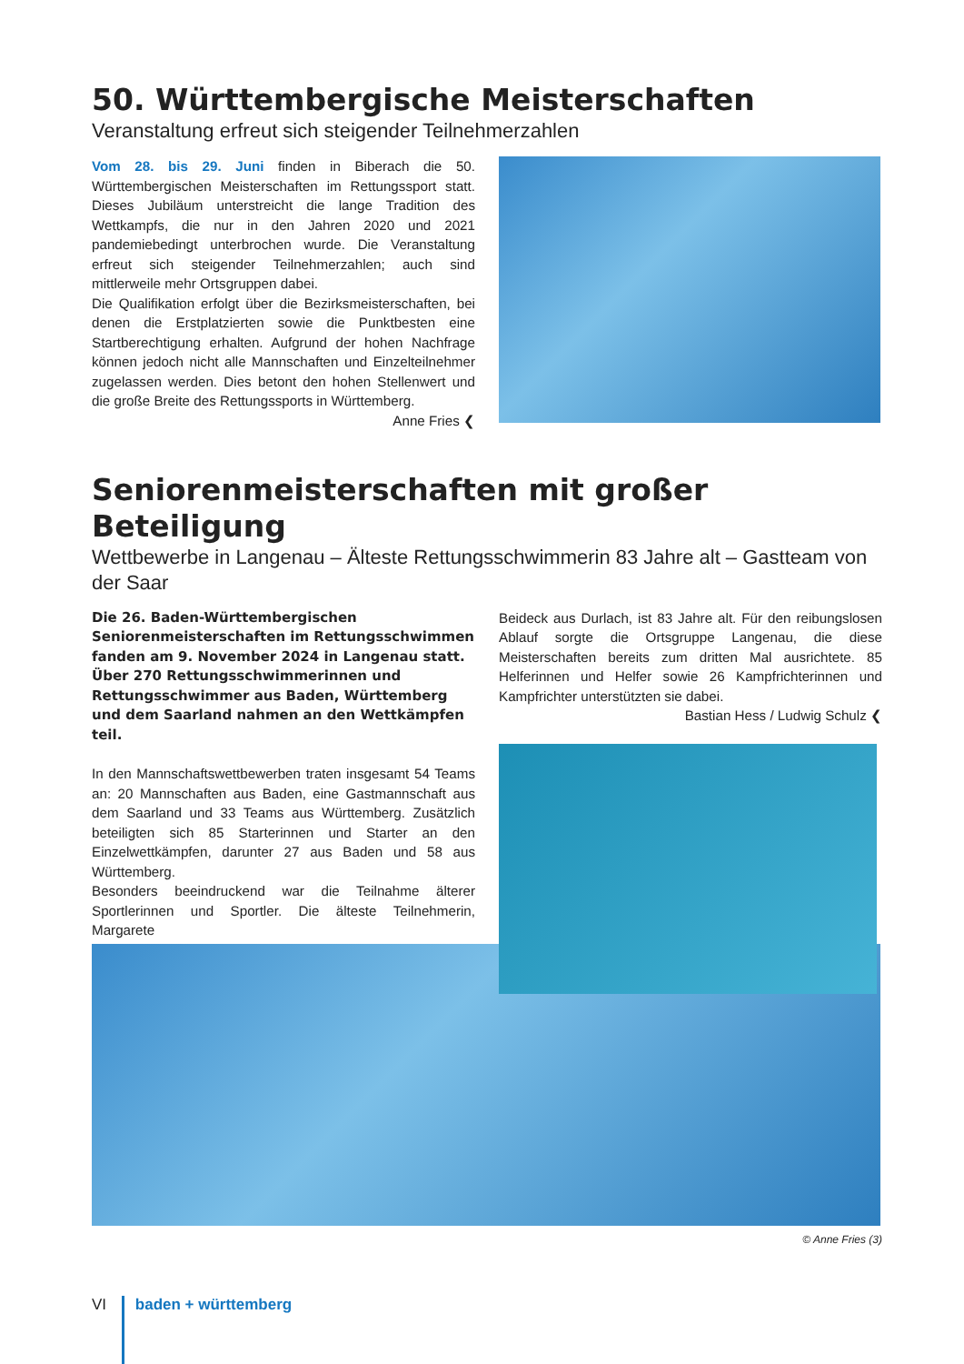50. Württembergische Meisterschaften
Veranstaltung erfreut sich steigender Teilnehmerzahlen
Vom 28. bis 29. Juni finden in Biberach die 50. Württembergischen Meisterschaften im Rettungssport statt. Dieses Jubiläum unterstreicht die lange Tradition des Wettkampfs, die nur in den Jahren 2020 und 2021 pandemiebedingt unterbrochen wurde. Die Veranstaltung erfreut sich steigender Teilnehmerzahlen; auch sind mittlerweile mehr Ortsgruppen dabei.
Die Qualifikation erfolgt über die Bezirksmeisterschaften, bei denen die Erstplatzierten sowie die Punktbesten eine Startberechtigung erhalten. Aufgrund der hohen Nachfrage können jedoch nicht alle Mannschaften und Einzelteilnehmer zugelassen werden. Dies betont den hohen Stellenwert und die große Breite des Rettungssports in Württemberg.
Anne Fries ❮
Seniorenmeisterschaften mit großer Beteiligung
Wettbewerbe in Langenau – Älteste Rettungsschwimmerin 83 Jahre alt – Gastteam von der Saar
Die 26. Baden-Württembergischen Seniorenmeisterschaften im Rettungsschwimmen fanden am 9. November 2024 in Langenau statt. Über 270 Rettungsschwimmerinnen und Rettungsschwimmer aus Baden, Württemberg und dem Saarland nahmen an den Wettkämpfen teil.
In den Mannschaftswettbewerben traten insgesamt 54 Teams an: 20 Mannschaften aus Baden, eine Gastmannschaft aus dem Saarland und 33 Teams aus Württemberg. Zusätzlich beteiligten sich 85 Starterinnen und Starter an den Einzelwettkämpfen, darunter 27 aus Baden und 58 aus Württemberg.
Besonders beeindruckend war die Teilnahme älterer Sportlerinnen und Sportler. Die älteste Teilnehmerin, Margarete
Beideck aus Durlach, ist 83 Jahre alt. Für den reibungslosen Ablauf sorgte die Ortsgruppe Langenau, die diese Meisterschaften bereits zum dritten Mal ausrichtete. 85 Helferinnen und Helfer sowie 26 Kampfrichterinnen und Kampfrichter unterstützten sie dabei.
Bastian Hess / Ludwig Schulz ❮
© Anne Fries (3)
VI baden + württemberg